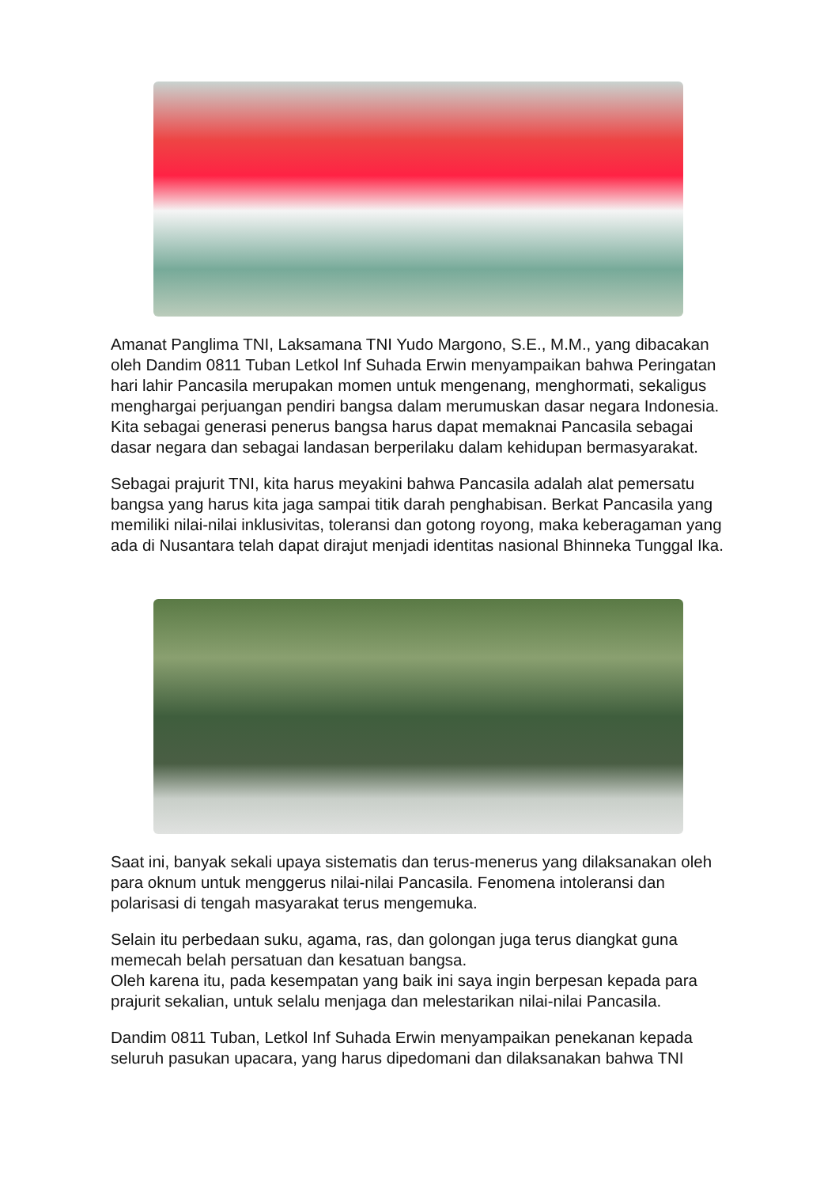Amanat Panglima TNI, Laksamana TNI Yudo Margono, S.E., M.M., yang dibacakan oleh Dandim 0811 Tuban Letkol Inf Suhada Erwin menyampaikan bahwa Peringatan hari lahir Pancasila merupakan momen untuk mengenang, menghormati, sekaligus menghargai perjuangan pendiri bangsa dalam merumuskan dasar negara Indonesia. Kita sebagai generasi penerus bangsa harus dapat memaknai Pancasila sebagai dasar negara dan sebagai landasan berperilaku dalam kehidupan bermasyarakat.
Sebagai prajurit TNI, kita harus meyakini bahwa Pancasila adalah alat pemersatu bangsa yang harus kita jaga sampai titik darah penghabisan. Berkat Pancasila yang memiliki nilai-nilai inklusivitas, toleransi dan gotong royong, maka keberagaman yang ada di Nusantara telah dapat dirajut menjadi identitas nasional Bhinneka Tunggal Ika.
Saat ini, banyak sekali upaya sistematis dan terus-menerus yang dilaksanakan oleh para oknum untuk menggerus nilai-nilai Pancasila. Fenomena intoleransi dan polarisasi di tengah masyarakat terus mengemuka.
Selain itu perbedaan suku, agama, ras, dan golongan juga terus diangkat guna memecah belah persatuan dan kesatuan bangsa.
Oleh karena itu, pada kesempatan yang baik ini saya ingin berpesan kepada para prajurit sekalian, untuk selalu menjaga dan melestarikan nilai-nilai Pancasila.
Dandim 0811 Tuban, Letkol Inf Suhada Erwin menyampaikan penekanan kepada seluruh pasukan upacara, yang harus dipedomani dan dilaksanakan bahwa TNI